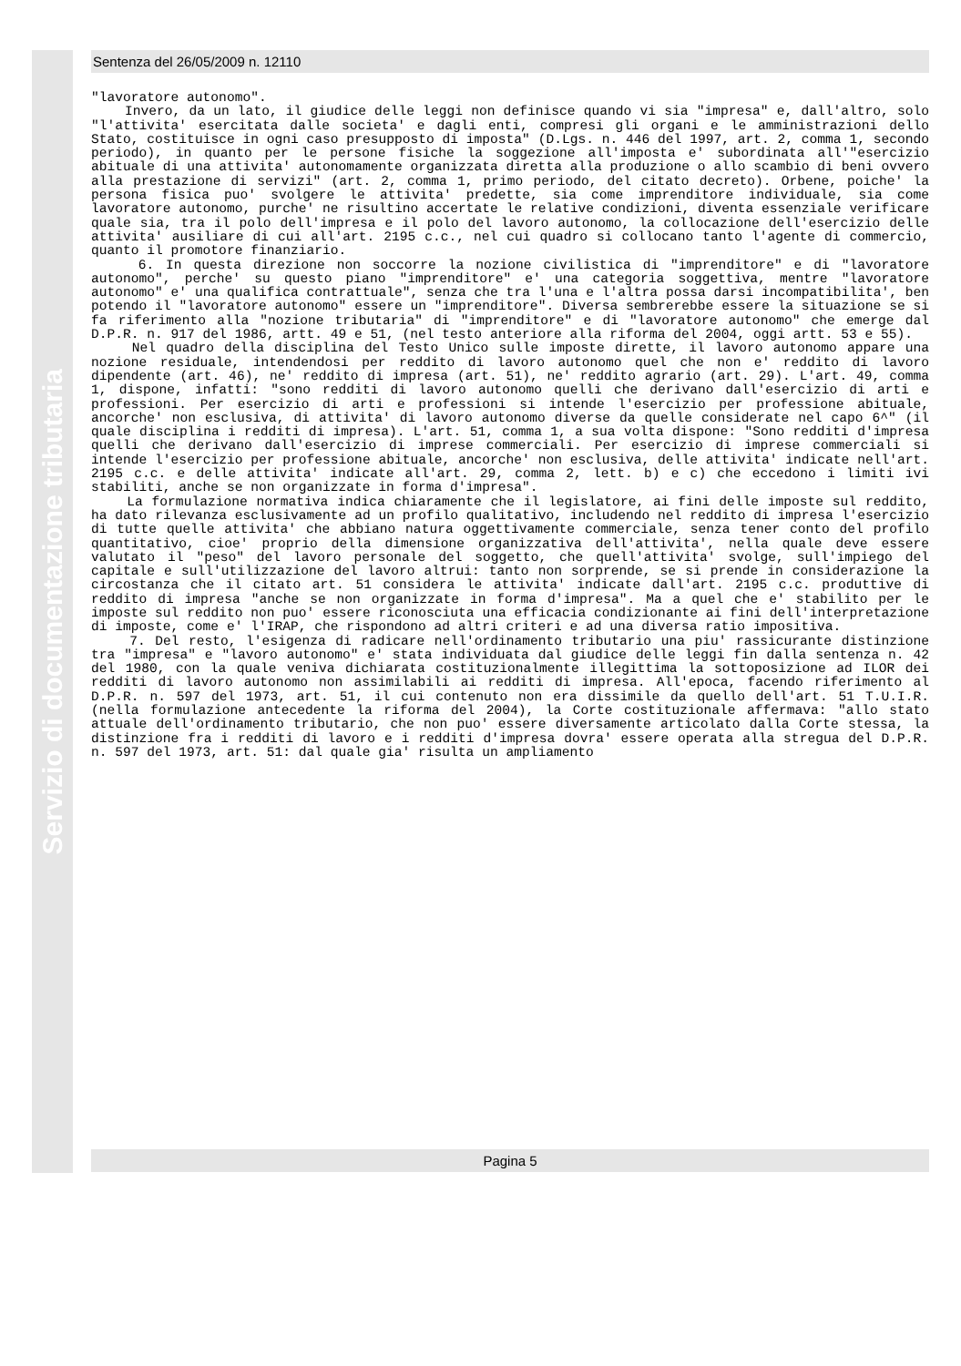Servizio di documentazione tributaria
Sentenza del 26/05/2009 n. 12110
"lavoratore autonomo". Invero, da un lato, il giudice delle leggi non definisce quando vi sia "impresa" e, dall'altro, solo "l'attivita' esercitata dalle societa' e dagli enti, compresi gli organi e le amministrazioni dello Stato, costituisce in ogni caso presupposto di imposta" (D.Lgs. n. 446 del 1997, art. 2, comma 1, secondo periodo), in quanto per le persone fisiche la soggezione all'imposta e' subordinata all'"esercizio abituale di una attivita' autonomamente organizzata diretta alla produzione o allo scambio di beni ovvero alla prestazione di servizi" (art. 2, comma 1, primo periodo, del citato decreto). Orbene, poiche' la persona fisica puo' svolgere le attivita' predette, sia come imprenditore individuale, sia come lavoratore autonomo, purche' ne risultino accertate le relative condizioni, diventa essenziale verificare quale sia, tra il polo dell'impresa e il polo del lavoro autonomo, la collocazione dell'esercizio delle attivita' ausiliare di cui all'art. 2195 c.c., nel cui quadro si collocano tanto l'agente di commercio, quanto il promotore finanziario. 6. In questa direzione non soccorre la nozione civilistica di "imprenditore" e di "lavoratore autonomo", perche' su questo piano "imprenditore" e' una categoria soggettiva, mentre "lavoratore autonomo" e' una qualifica contrattuale", senza che tra l'una e l'altra possa darsi incompatibilita', ben potendo il "lavoratore autonomo" essere un "imprenditore". Diversa sembrerebbe essere la situazione se si fa riferimento alla "nozione tributaria" di "imprenditore" e di "lavoratore autonomo" che emerge dal D.P.R. n. 917 del 1986, artt. 49 e 51, (nel testo anteriore alla riforma del 2004, oggi artt. 53 e 55). Nel quadro della disciplina del Testo Unico sulle imposte dirette, il lavoro autonomo appare una nozione residuale, intendendosi per reddito di lavoro autonomo quel che non e' reddito di lavoro dipendente (art. 46), ne' reddito di impresa (art. 51), ne' reddito agrario (art. 29). L'art. 49, comma 1, dispone, infatti: "sono redditi di lavoro autonomo quelli che derivano dall'esercizio di arti e professioni. Per esercizio di arti e professioni si intende l'esercizio per professione abituale, ancorche' non esclusiva, di attivita' di lavoro autonomo diverse da quelle considerate nel capo 6^" (il quale disciplina i redditi di impresa). L'art. 51, comma 1, a sua volta dispone: "Sono redditi d'impresa quelli che derivano dall'esercizio di imprese commerciali. Per esercizio di imprese commerciali si intende l'esercizio per professione abituale, ancorche' non esclusiva, delle attivita' indicate nell'art. 2195 c.c. e delle attivita' indicate all'art. 29, comma 2, lett. b) e c) che eccedono i limiti ivi stabiliti, anche se non organizzate in forma d'impresa". La formulazione normativa indica chiaramente che il legislatore, ai fini delle imposte sul reddito, ha dato rilevanza esclusivamente ad un profilo qualitativo, includendo nel reddito di impresa l'esercizio di tutte quelle attivita' che abbiano natura oggettivamente commerciale, senza tener conto del profilo quantitativo, cioe' proprio della dimensione organizzativa dell'attivita', nella quale deve essere valutato il "peso" del lavoro personale del soggetto, che quell'attivita' svolge, sull'impiego del capitale e sull'utilizzazione del lavoro altrui: tanto non sorprende, se si prende in considerazione la circostanza che il citato art. 51 considera le attivita' indicate dall'art. 2195 c.c. produttive di reddito di impresa "anche se non organizzate in forma d'impresa". Ma a quel che e' stabilito per le imposte sul reddito non puo' essere riconosciuta una efficacia condizionante ai fini dell'interpretazione di imposte, come e' l'IRAP, che rispondono ad altri criteri e ad una diversa ratio impositiva. 7. Del resto, l'esigenza di radicare nell'ordinamento tributario una piu' rassicurante distinzione tra "impresa" e "lavoro autonomo" e' stata individuata dal giudice delle leggi fin dalla sentenza n. 42 del 1980, con la quale veniva dichiarata costituzionalmente illegittima la sottoposizione ad ILOR dei redditi di lavoro autonomo non assimilabili ai redditi di impresa. All'epoca, facendo riferimento al D.P.R. n. 597 del 1973, art. 51, il cui contenuto non era dissimile da quello dell'art. 51 T.U.I.R. (nella formulazione antecedente la riforma del 2004), la Corte costituzionale affermava: "allo stato attuale dell'ordinamento tributario, che non puo' essere diversamente articolato dalla Corte stessa, la distinzione fra i redditi di lavoro e i redditi d'impresa dovra' essere operata alla stregua del D.P.R. n. 597 del 1973, art. 51: dal quale gia' risulta un ampliamento
Pagina 5